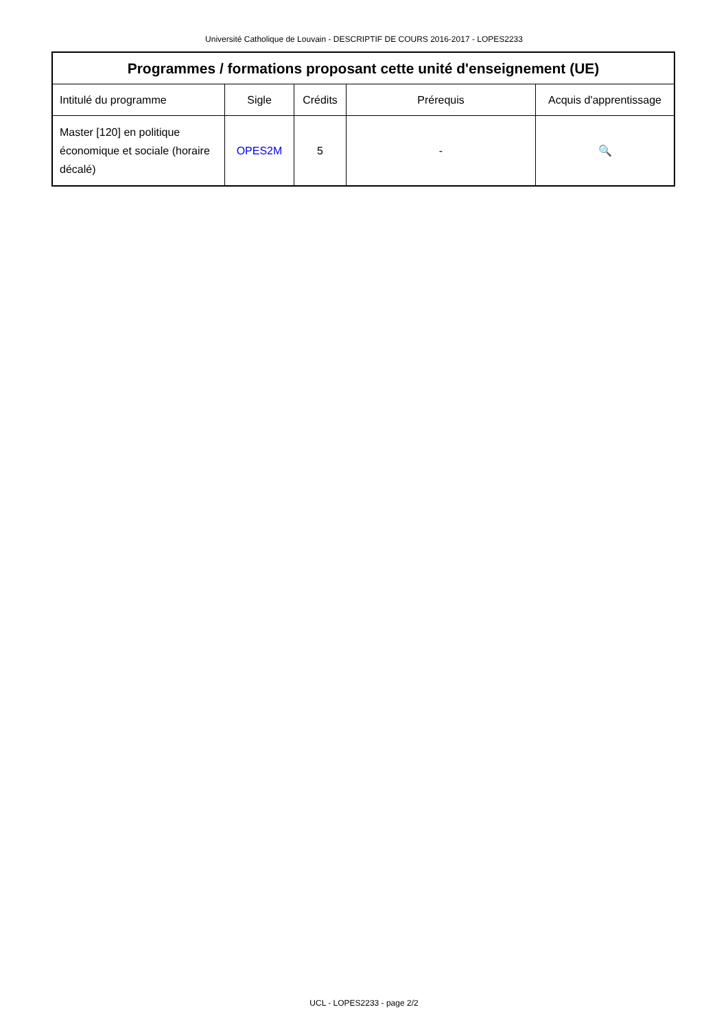Université Catholique de Louvain - DESCRIPTIF DE COURS 2016-2017 - LOPES2233
| Programmes / formations proposant cette unité d'enseignement (UE) | | | | |
| --- | --- | --- | --- | --- |
| Intitulé du programme | Sigle | Crédits | Prérequis | Acquis d'apprentissage |
| Master [120] en politique économique et sociale (horaire décalé) | OPES2M | 5 | - | 🔍 |
UCL - LOPES2233 - page 2/2